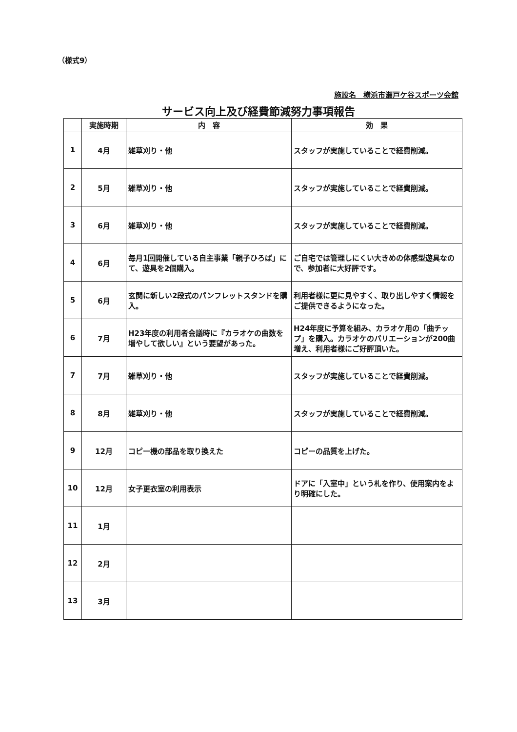（様式9）
施設名　横浜市瀬戸ケ谷スポーツ会館
サービス向上及び経費節減努力事項報告
| | 実施時期 | 内 容 | 効 果 |
| --- | --- | --- | --- |
| 1 | 4月 | 雑草刈り・他 | スタッフが実施していることで経費削減。 |
| 2 | 5月 | 雑草刈り・他 | スタッフが実施していることで経費削減。 |
| 3 | 6月 | 雑草刈り・他 | スタッフが実施していることで経費削減。 |
| 4 | 6月 | 毎月1回開催している自主事業「親子ひろば」にて、遊具を2個購入。 | ご自宅では管理しにくい大きめの体感型遊具なので、参加者に大好評です。 |
| 5 | 6月 | 玄関に新しい2段式のパンフレットスタンドを購入。 | 利用者様に更に見やすく、取り出しやすく情報をご提供できるようになった。 |
| 6 | 7月 | H23年度の利用者会議時に『カラオケの曲数を増やして欲しい』という要望があった。 | H24年度に予算を組み、カラオケ用の「曲チップ」を購入。カラオケのバリエーションが200曲増え、利用者様にご好評頂いた。 |
| 7 | 7月 | 雑草刈り・他 | スタッフが実施していることで経費削減。 |
| 8 | 8月 | 雑草刈り・他 | スタッフが実施していることで経費削減。 |
| 9 | 12月 | コピー機の部品を取り換えた | コピーの品質を上げた。 |
| 10 | 12月 | 女子更衣室の利用表示 | ドアに「入室中」という札を作り、使用案内をより明確にした。 |
| 11 | 1月 | | |
| 12 | 2月 | | |
| 13 | 3月 | | |